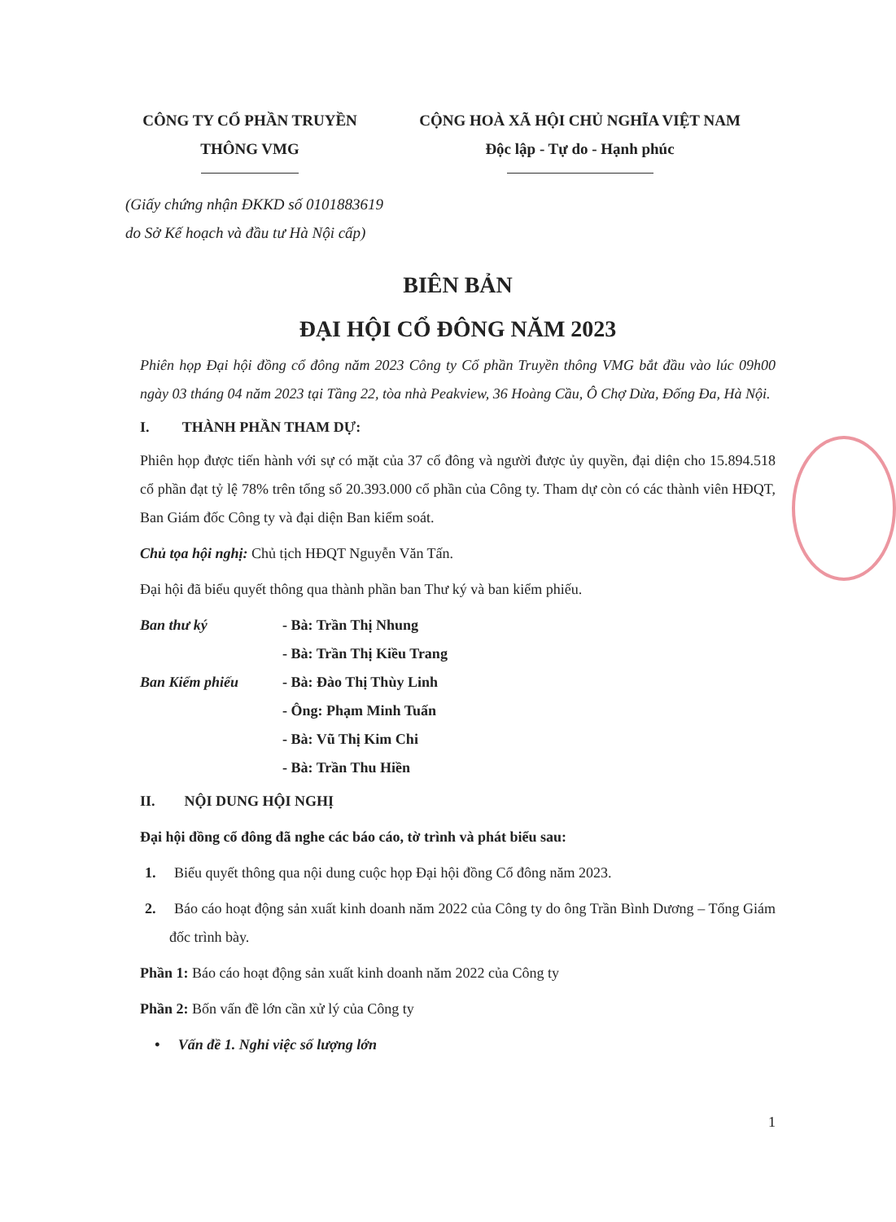CÔNG TY CỔ PHẦN TRUYỀN
THÔNG VMG
CỘNG HOÀ XÃ HỘI CHỦ NGHĨA VIỆT NAM
Độc lập - Tự do - Hạnh phúc
(Giấy chứng nhận ĐKKD số 0101883619
do Sở Kế hoạch và đầu tư Hà Nội cấp)
BIÊN BẢN
ĐẠI HỘI CỔ ĐÔNG NĂM 2023
Phiên họp Đại hội đồng cổ đông năm 2023 Công ty Cổ phần Truyền thông VMG bắt đầu vào lúc 09h00 ngày 03 tháng 04 năm 2023 tại Tầng 22, tòa nhà Peakview, 36 Hoàng Cầu, Ô Chợ Dừa, Đống Đa, Hà Nội.
I. THÀNH PHẦN THAM DỰ:
Phiên họp được tiến hành với sự có mặt của 37 cổ đông và người được ủy quyền, đại diện cho 15.894.518 cổ phần đạt tỷ lệ 78% trên tổng số 20.393.000 cổ phần của Công ty. Tham dự còn có các thành viên HĐQT, Ban Giám đốc Công ty và đại diện Ban kiểm soát.
Chủ tọa hội nghị: Chủ tịch HĐQT Nguyễn Văn Tấn.
Đại hội đã biểu quyết thông qua thành phần ban Thư ký và ban kiểm phiếu.
Ban thư ký - Bà: Trần Thị Nhung
- Bà: Trần Thị Kiều Trang
Ban Kiểm phiếu - Bà: Đào Thị Thùy Linh
- Ông: Phạm Minh Tuấn
- Bà: Vũ Thị Kim Chi
- Bà: Trần Thu Hiền
II. NỘI DUNG HỘI NGHỊ
Đại hội đồng cổ đông đã nghe các báo cáo, tờ trình và phát biểu sau:
1. Biểu quyết thông qua nội dung cuộc họp Đại hội đồng Cổ đông năm 2023.
2. Báo cáo hoạt động sản xuất kinh doanh năm 2022 của Công ty do ông Trần Bình Dương – Tổng Giám đốc trình bày.
Phần 1: Báo cáo hoạt động sản xuất kinh doanh năm 2022 của Công ty
Phần 2: Bốn vấn đề lớn cần xử lý của Công ty
• Vấn đề 1. Nghỉ việc số lượng lớn
1